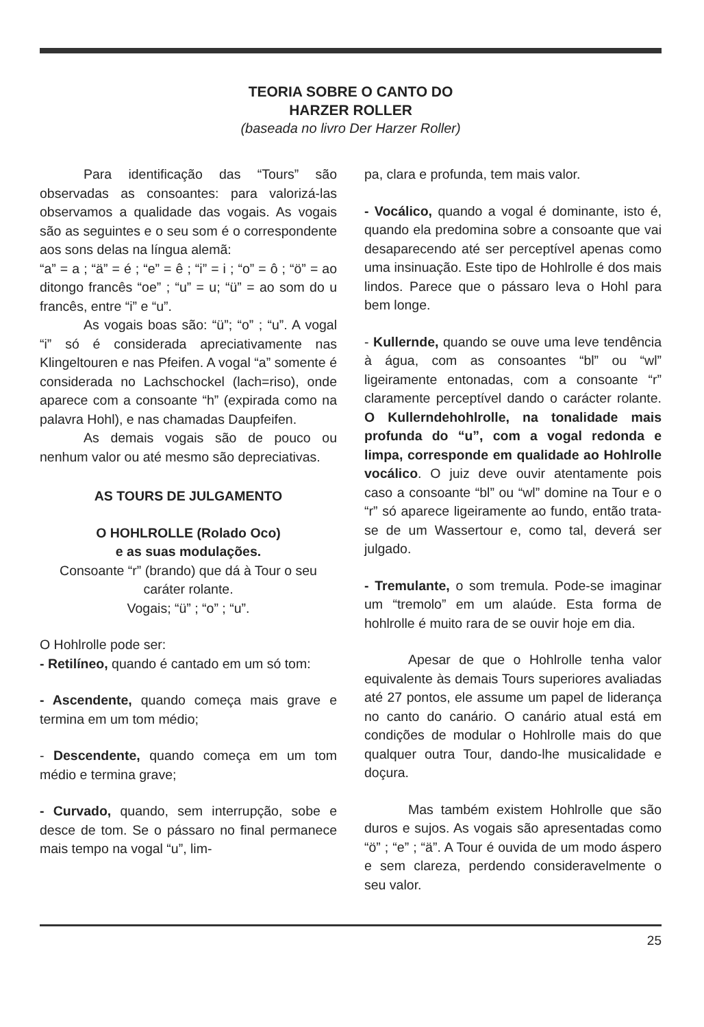TEORIA SOBRE O CANTO DO
HARZER ROLLER
(baseada no livro Der Harzer Roller)
Para identificação das “Tours” são observadas as consoantes: para valorizá-las observamos a qualidade das vogais. As vogais são as seguintes e o seu som é o correspondente aos sons delas na língua alemã:
“a” = a ; “ä” = é ; “e” = ê ; “i” = i ; “o” = ô ; “ö” = ao ditongo francês “oe” ; “u” = u; “ü” = ao som do u francês, entre “i” e “u”.
As vogais boas são: “ü”; “o” ; “u”. A vogal “i” só é considerada apreciativamente nas Klingeltouren e nas Pfeifen. A vogal “a” somente é considerada no Lachschockel (lach=riso), onde aparece com a consoante “h” (expirada como na palavra Hohl), e nas chamadas Daupfeifen.
As demais vogais são de pouco ou nenhum valor ou até mesmo são depreciativas.
AS TOURS DE JULGAMENTO
O HOHLROLLE (Rolado Oco)
e as suas modulações.
Consoante “r” (brando) que dá à Tour o seu caráter rolante.
Vogais; “ü” ; “o” ; “u”.
O Hohlrolle pode ser:
- Retilíneo, quando é cantado em um só tom:
- Ascendente, quando começa mais grave e termina em um tom médio;
- Descendente, quando começa em um tom médio e termina grave;
- Curvado, quando, sem interrupção, sobe e desce de tom. Se o pássaro no final permanece mais tempo na vogal “u”, lim-
pa, clara e profunda, tem mais valor.
- Vocálico, quando a vogal é dominante, isto é, quando ela predomina sobre a consoante que vai desaparecendo até ser perceptível apenas como uma insinuação. Este tipo de Hohlrolle é dos mais lindos. Parece que o pássaro leva o Hohl para bem longe.
- Kullernde, quando se ouve uma leve tendência à água, com as consoantes “bl” ou “wl” ligeiramente entonadas, com a consoante “r” claramente perceptível dando o carácter rolante. O Kullerndehohlrolle, na tonalidade mais profunda do “u”, com a vogal redonda e limpa, corresponde em qualidade ao Hohlrolle vocálico. O juiz deve ouvir atentamente pois caso a consoante “bl” ou “wl” domine na Tour e o “r” só aparece ligeiramente ao fundo, então trata-se de um Wassertour e, como tal, deverá ser julgado.
- Tremulante, o som tremula. Pode-se imaginar um “tremolo” em um alaúde. Esta forma de hohlrolle é muito rara de se ouvir hoje em dia.
Apesar de que o Hohlrolle tenha valor equivalente às demais Tours superiores avaliadas até 27 pontos, ele assume um papel de liderança no canto do canário. O canário atual está em condições de modular o Hohlrolle mais do que qualquer outra Tour, dando-lhe musicalidade e doçura.
Mas também existem Hohlrolle que são duros e sujos. As vogais são apresentadas como “ö” ; “e” ; “ä”. A Tour é ouvida de um modo áspero e sem clareza, perdendo consideravelmente o seu valor.
25